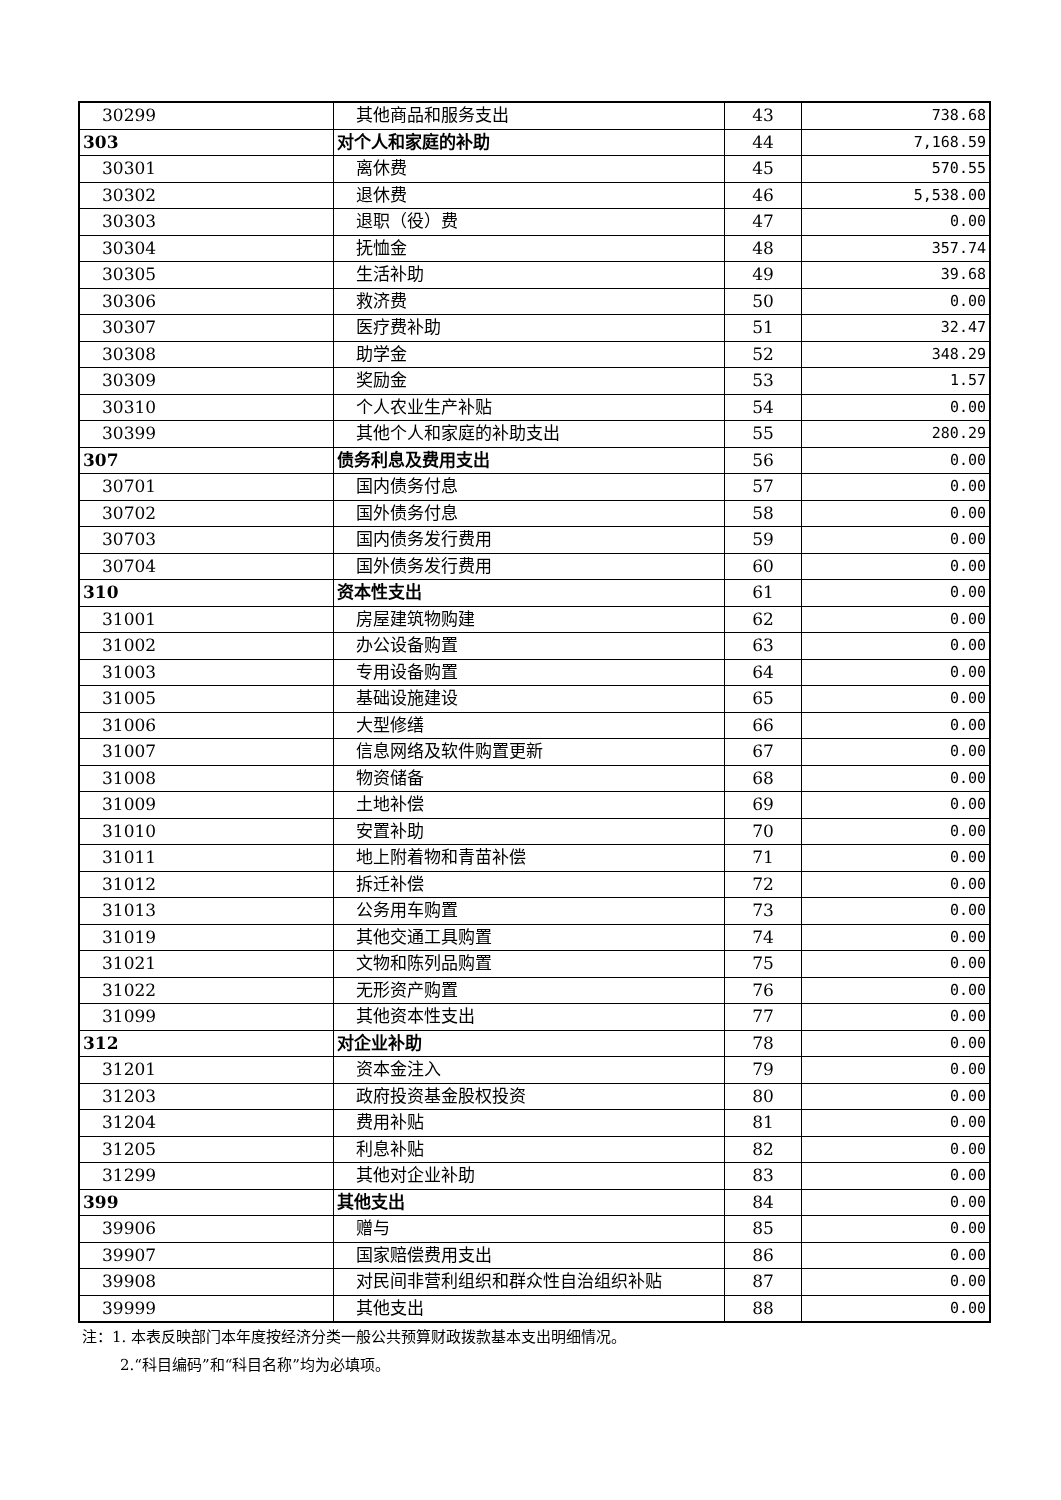| 30299 | 其他商品和服务支出 | 43 | 738.68 |
| 303 | 对个人和家庭的补助 | 44 | 7,168.59 |
| 30301 | 离休费 | 45 | 570.55 |
| 30302 | 退休费 | 46 | 5,538.00 |
| 30303 | 退职（役）费 | 47 | 0.00 |
| 30304 | 抚恤金 | 48 | 357.74 |
| 30305 | 生活补助 | 49 | 39.68 |
| 30306 | 救济费 | 50 | 0.00 |
| 30307 | 医疗费补助 | 51 | 32.47 |
| 30308 | 助学金 | 52 | 348.29 |
| 30309 | 奖励金 | 53 | 1.57 |
| 30310 | 个人农业生产补贴 | 54 | 0.00 |
| 30399 | 其他个人和家庭的补助支出 | 55 | 280.29 |
| 307 | 债务利息及费用支出 | 56 | 0.00 |
| 30701 | 国内债务付息 | 57 | 0.00 |
| 30702 | 国外债务付息 | 58 | 0.00 |
| 30703 | 国内债务发行费用 | 59 | 0.00 |
| 30704 | 国外债务发行费用 | 60 | 0.00 |
| 310 | 资本性支出 | 61 | 0.00 |
| 31001 | 房屋建筑物购建 | 62 | 0.00 |
| 31002 | 办公设备购置 | 63 | 0.00 |
| 31003 | 专用设备购置 | 64 | 0.00 |
| 31005 | 基础设施建设 | 65 | 0.00 |
| 31006 | 大型修缮 | 66 | 0.00 |
| 31007 | 信息网络及软件购置更新 | 67 | 0.00 |
| 31008 | 物资储备 | 68 | 0.00 |
| 31009 | 土地补偿 | 69 | 0.00 |
| 31010 | 安置补助 | 70 | 0.00 |
| 31011 | 地上附着物和青苗补偿 | 71 | 0.00 |
| 31012 | 拆迁补偿 | 72 | 0.00 |
| 31013 | 公务用车购置 | 73 | 0.00 |
| 31019 | 其他交通工具购置 | 74 | 0.00 |
| 31021 | 文物和陈列品购置 | 75 | 0.00 |
| 31022 | 无形资产购置 | 76 | 0.00 |
| 31099 | 其他资本性支出 | 77 | 0.00 |
| 312 | 对企业补助 | 78 | 0.00 |
| 31201 | 资本金注入 | 79 | 0.00 |
| 31203 | 政府投资基金股权投资 | 80 | 0.00 |
| 31204 | 费用补贴 | 81 | 0.00 |
| 31205 | 利息补贴 | 82 | 0.00 |
| 31299 | 其他对企业补助 | 83 | 0.00 |
| 399 | 其他支出 | 84 | 0.00 |
| 39906 | 赠与 | 85 | 0.00 |
| 39907 | 国家赔偿费用支出 | 86 | 0.00 |
| 39908 | 对民间非营利组织和群众性自治组织补贴 | 87 | 0.00 |
| 39999 | 其他支出 | 88 | 0.00 |
注：1. 本表反映部门本年度按经济分类一般公共预算财政拨款基本支出明细情况。
2.“科目编码”和“科目名称”均为必填项。